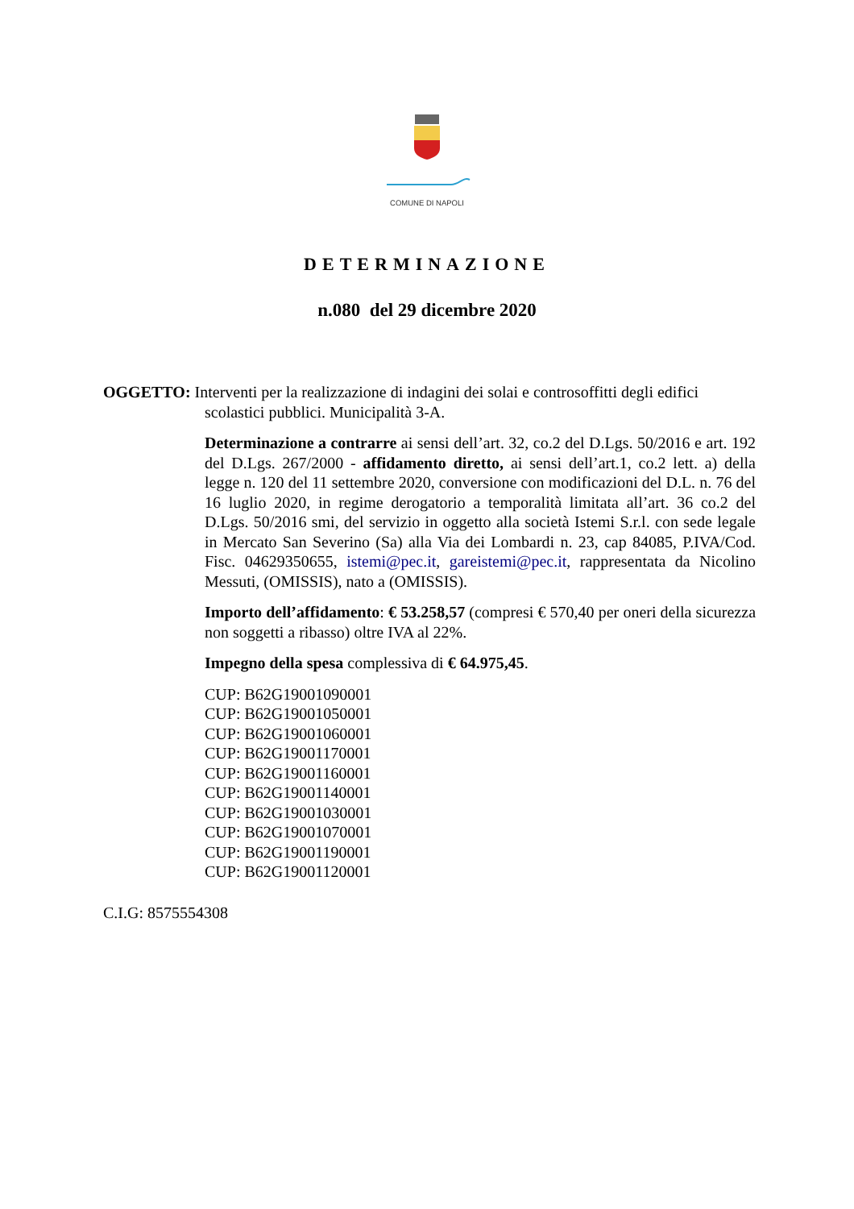COMUNE DI NAPOLI
DETERMINAZIONE
n.080 del 29 dicembre 2020
OGGETTO: Interventi per la realizzazione di indagini dei solai e controsoffitti degli edifici
scolastici pubblici. Municipalità 3-A.
Determinazione a contrarre ai sensi dell’art. 32, co.2 del D.Lgs. 50/2016 e art. 192 del D.Lgs. 267/2000 - affidamento diretto, ai sensi dell’art.1, co.2 lett. a) della legge n. 120 del 11 settembre 2020, conversione con modificazioni del D.L. n. 76 del 16 luglio 2020, in regime derogatorio a temporalità limitata all’art. 36 co.2 del D.Lgs. 50/2016 smi, del servizio in oggetto alla società Istemi S.r.l. con sede legale in Mercato San Severino (Sa) alla Via dei Lombardi n. 23, cap 84085, P.IVA/Cod. Fisc. 04629350655, istemi@pec.it, gareistemi@pec.it, rappresentata da Nicolino Messuti, (OMISSIS), nato a (OMISSIS).
Importo dell’affidamento: € 53.258,57 (compresi € 570,40 per oneri della sicurezza non soggetti a ribasso) oltre IVA al 22%.
Impegno della spesa complessiva di € 64.975,45.
CUP: B62G19001090001
CUP: B62G19001050001
CUP: B62G19001060001
CUP: B62G19001170001
CUP: B62G19001160001
CUP: B62G19001140001
CUP: B62G19001030001
CUP: B62G19001070001
CUP: B62G19001190001
CUP: B62G19001120001
C.I.G: 8575554308